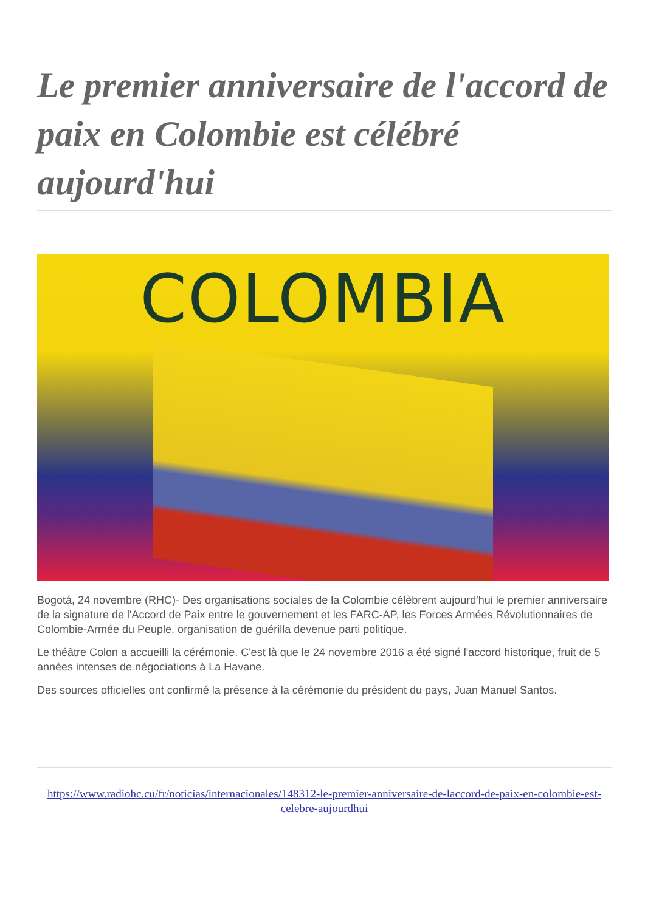Le premier anniversaire de l'accord de paix en Colombie est célébré aujourd'hui
COLOMBIA
Bogotá, 24 novembre (RHC)- Des organisations sociales de la Colombie célèbrent aujourd'hui le premier anniversaire de la signature de l'Accord de Paix entre le gouvernement et les FARC-AP, les Forces Armées Révolutionnaires de Colombie-Armée du Peuple, organisation de guérilla devenue parti politique.
Le théâtre Colon a accueilli la cérémonie. C'est là que le 24 novembre 2016 a été signé l'accord historique, fruit de 5 années intenses de négociations à La Havane.
Des sources officielles ont confirmé la présence à la cérémonie du président du pays, Juan Manuel Santos.
https://www.radiohc.cu/fr/noticias/internacionales/148312-le-premier-anniversaire-de-laccord-de-paix-en-colombie-est-celebre-aujourdhui